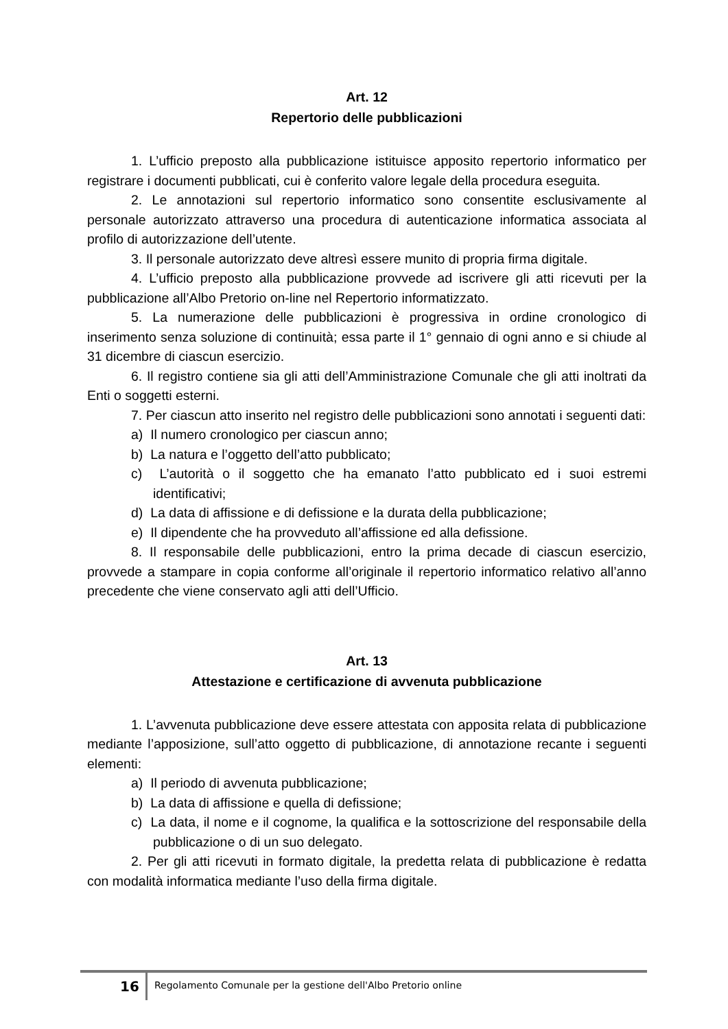Art. 12
Repertorio delle pubblicazioni
1. L’ufficio preposto alla pubblicazione istituisce apposito repertorio informatico per registrare i documenti pubblicati, cui è conferito valore legale della procedura eseguita.
2. Le annotazioni sul repertorio informatico sono consentite esclusivamente al personale autorizzato attraverso una procedura di autenticazione informatica associata al profilo di autorizzazione dell’utente.
3. Il personale autorizzato deve altresì essere munito di propria firma digitale.
4. L’ufficio preposto alla pubblicazione provvede ad iscrivere gli atti ricevuti per la pubblicazione all’Albo Pretorio on-line nel Repertorio informatizzato.
5. La numerazione delle pubblicazioni è progressiva in ordine cronologico di inserimento senza soluzione di continuità; essa parte il 1° gennaio di ogni anno e si chiude al 31 dicembre di ciascun esercizio.
6. Il registro contiene sia gli atti dell’Amministrazione Comunale che gli atti inoltrati da Enti o soggetti esterni.
7. Per ciascun atto inserito nel registro delle pubblicazioni sono annotati i seguenti dati:
a) Il numero cronologico per ciascun anno;
b) La natura e l’oggetto dell’atto pubblicato;
c) L’autorità o il soggetto che ha emanato l’atto pubblicato ed i suoi estremi identificativi;
d) La data di affissione e di defissione e la durata della pubblicazione;
e) Il dipendente che ha provveduto all’affissione ed alla defissione.
8. Il responsabile delle pubblicazioni, entro la prima decade di ciascun esercizio, provvede a stampare in copia conforme all’originale il repertorio informatico relativo all’anno precedente che viene conservato agli atti dell’Ufficio.
Art. 13
Attestazione e certificazione di avvenuta pubblicazione
1. L’avvenuta pubblicazione deve essere attestata con apposita relata di pubblicazione mediante l’apposizione, sull’atto oggetto di pubblicazione, di annotazione recante i seguenti elementi:
a) Il periodo di avvenuta pubblicazione;
b) La data di affissione e quella di defissione;
c) La data, il nome e il cognome, la qualifica e la sottoscrizione del responsabile della pubblicazione o di un suo delegato.
2. Per gli atti ricevuti in formato digitale, la predetta relata di pubblicazione è redatta con modalità informatica mediante l’uso della firma digitale.
16
Regolamento Comunale per la gestione dell'Albo Pretorio online